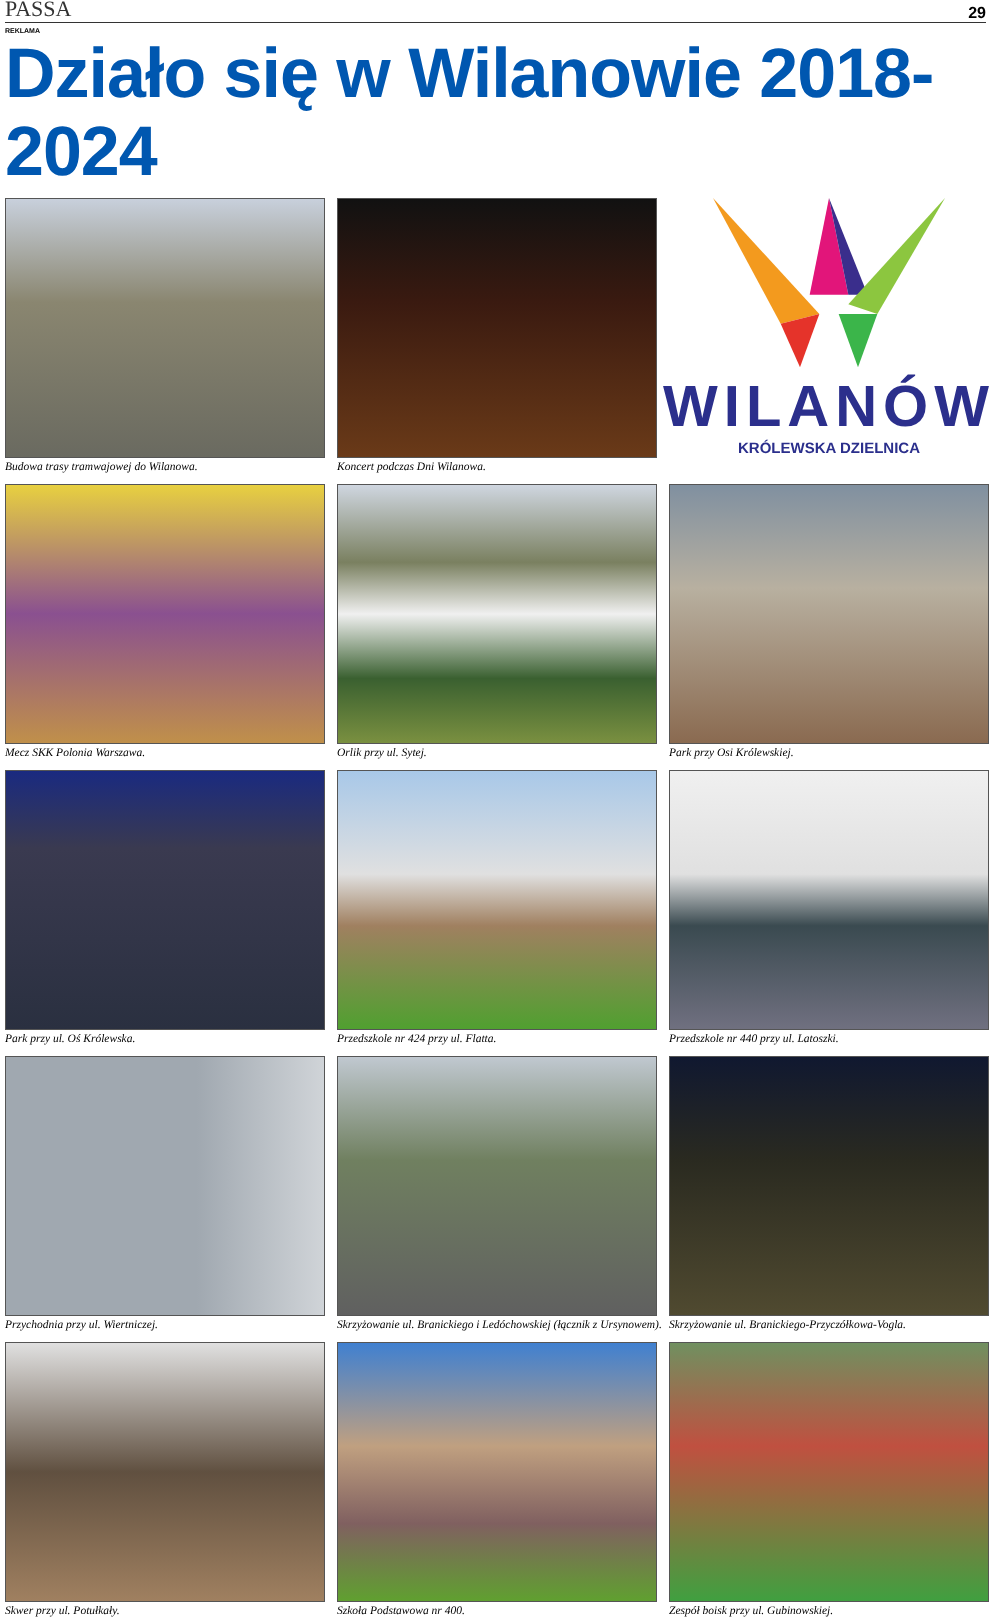PASSA 29
REKLAMA
Działo się w Wilanowie 2018-2024
Budowa trasy tramwajowej do Wilanowa.
Koncert podczas Dni Wilanowa.
WILANÓW
KRÓLEWSKA DZIELNICA
Mecz SKK Polonia Warszawa.
Orlik przy ul. Sytej.
Park przy Osi Królewskiej.
Park przy ul. Oś Królewska.
Przedszkole nr 424 przy ul. Flatta.
Przedszkole nr 440 przy ul. Latoszki.
Przychodnia przy ul. Wiertniczej.
Skrzyżowanie ul. Branickiego i Ledóchowskiej (łącznik z Ursynowem).
Skrzyżowanie ul. Branickiego-Przyczółkowa-Vogla.
Skwer przy ul. Potułkały.
Szkoła Podstawowa nr 400.
Zespół boisk przy ul. Gubinowskiej.